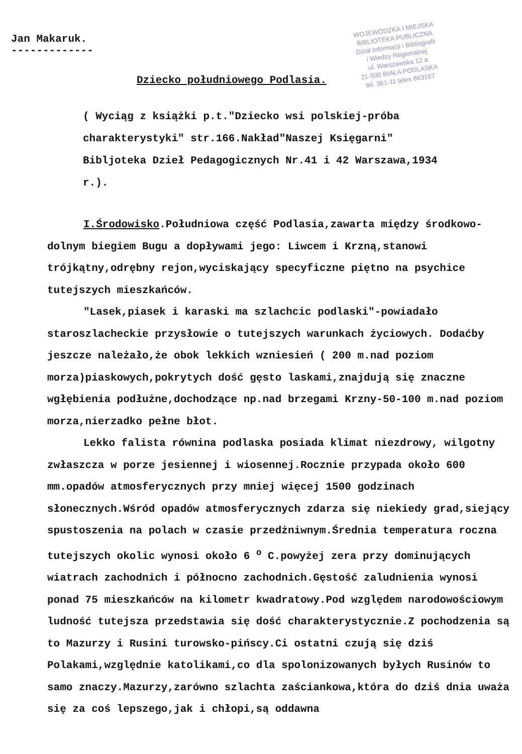Jan Makaruk.
-------------
WOJEWÓDZKA I MIEJSKA
BIBLIOTEKA PUBLICZNA
Dział Informacji i Bibliografii
i Wiedzy Regionalnej
ul. Warszawska 12 a
21-500 BIAŁA PODLASKA
tel. 361-11 telex 863187
Dziecko południowego Podlasia.
( Wyciąg z książki p.t."Dziecko wsi polskiej-próba charakterystyki" str.166.Nakład"Naszej Księgarni" Bibljoteka Dzieł Pedagogicznych Nr.41 i 42 Warszawa,1934 r.).
I.Środowisko.Południowa część Podlasia,zawarta między środkowo-dolnym biegiem Bugu a dopływami jego: Liwcem i Krzną,stanowi trójkątny,odrębny rejon,wyciskający specyficzne piętno na psychice tutejszych mieszkańców.
"Lasek,piasek i karaski ma szlachcic podlaski"-powiadało staroszlacheckie przysłowie o tutejszych warunkach życiowych. Dodaćby jeszcze należało,że obok lekkich wzniesień ( 200 m.nad poziom morza)piaskowych,pokrytych dość gęsto laskami,znajdują się znaczne wgłębienia podłużne,dochodzące np.nad brzegami Krzny-50-100 m.nad poziom morza,nierzadko pełne błot.
Lekko falista równina podlaska posiada klimat niezdrowy, wilgotny zwłaszcza w porze jesiennej i wiosennej.Rocznie przypada około 600 mm.opadów atmosferycznych przy mniej więcej 1500 godzinach słonecznych.Wśród opadów atmosferycznych zdarza się niekiedy grad,siejący spustoszenia na polach w czasie przedżniwnym.Średnia temperatura roczna tutejszych okolic wynosi około 6 <sup>o</sup> C.powyżej zera przy dominujących wiatrach zachodnich i północno zachodnich.Gęstość zaludnienia wynosi ponad 75 mieszkańców na kilometr kwadratowy.Pod względem narodowościowym ludność tutejsza przedstawia się dość charakterystycznie.Z pochodzenia są to Mazurzy i Rusini turowsko-pińscy.Ci ostatni czują się dziś Polakami,względnie katolikami,co dla spolonizowanych byłych Rusinów to samo znaczy.Mazurzy,zarówno szlachta zaściankowa,która do dziś dnia uważa się za coś lepszego,jak i chłopi,są oddawna